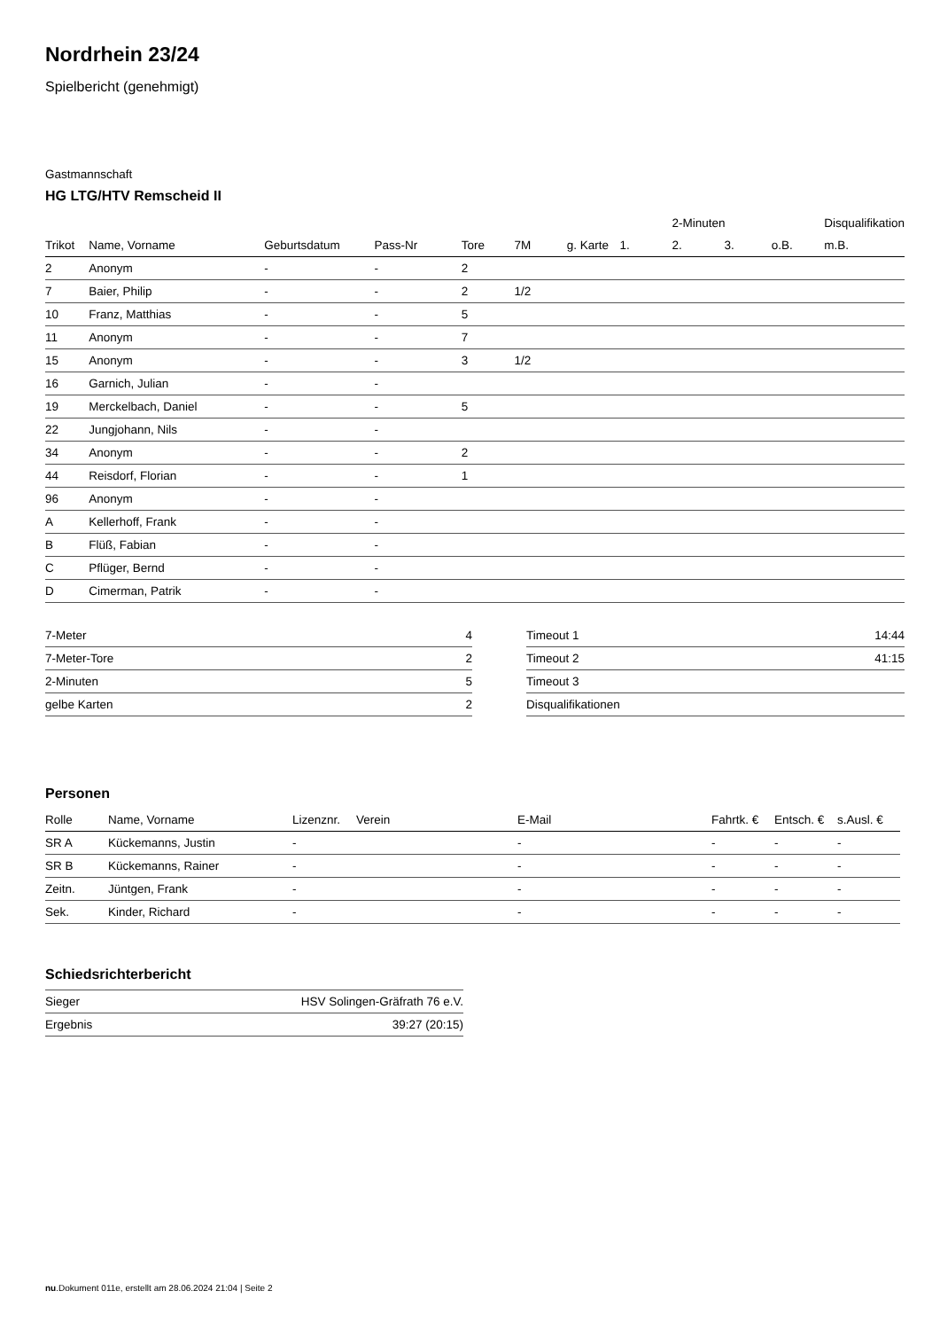Nordrhein 23/24
Spielbericht (genehmigt)
Gastmannschaft
HG LTG/HTV Remscheid II
| | | | | | | | | 2-Minuten | | | Disqualifikation |
| --- | --- | --- | --- | --- | --- | --- | --- | --- | --- | --- | --- |
| Trikot | Name, Vorname | Geburtsdatum | Pass-Nr | Tore | 7M | g. Karte | 1. | 2. | 3. | o.B. | m.B. |
| 2 | Anonym | - | - | 2 | | | | | | | |
| 7 | Baier, Philip | - | - | 2 | 1/2 | | | | | | |
| 10 | Franz, Matthias | - | - | 5 | | | | | | | |
| 11 | Anonym | - | - | 7 | | | | | | | |
| 15 | Anonym | - | - | 3 | 1/2 | | | | | | |
| 16 | Garnich, Julian | - | - | | | | | | | | |
| 19 | Merckelbach, Daniel | - | - | 5 | | | | | | | |
| 22 | Jungjohann, Nils | - | - | | | | | | | | |
| 34 | Anonym | - | - | 2 | | | | | | | |
| 44 | Reisdorf, Florian | - | - | 1 | | | | | | | |
| 96 | Anonym | - | - | | | | | | | | |
| A | Kellerhoff, Frank | - | - | | | | | | | | |
| B | Flüß, Fabian | - | - | | | | | | | | |
| C | Pflüger, Bernd | - | - | | | | | | | | |
| D | Cimerman, Patrik | - | - | | | | | | | | |
| 7-Meter | 4 |
| 7-Meter-Tore | 2 |
| 2-Minuten | 5 |
| gelbe Karten | 2 |
| Timeout 1 | 14:44 |
| Timeout 2 | 41:15 |
| Timeout 3 | |
| Disqualifikationen | |
Personen
| Rolle | Name, Vorname | Lizenznr. | Verein | E-Mail | Fahrtk. € | Entsch. € | s.Ausl. € |
| --- | --- | --- | --- | --- | --- | --- | --- |
| SR A | Kückemanns, Justin | - | | - | - | - | - |
| SR B | Kückemanns, Rainer | - | | - | - | - | - |
| Zeitn. | Jüntgen, Frank | - | | - | - | - | - |
| Sek. | Kinder, Richard | - | | - | - | - | - |
Schiedsrichterbericht
| Sieger | HSV Solingen-Gräfrath 76 e.V. |
| Ergebnis | 39:27 (20:15) |
nu.Dokument 011e, erstellt am 28.06.2024 21:04 | Seite 2